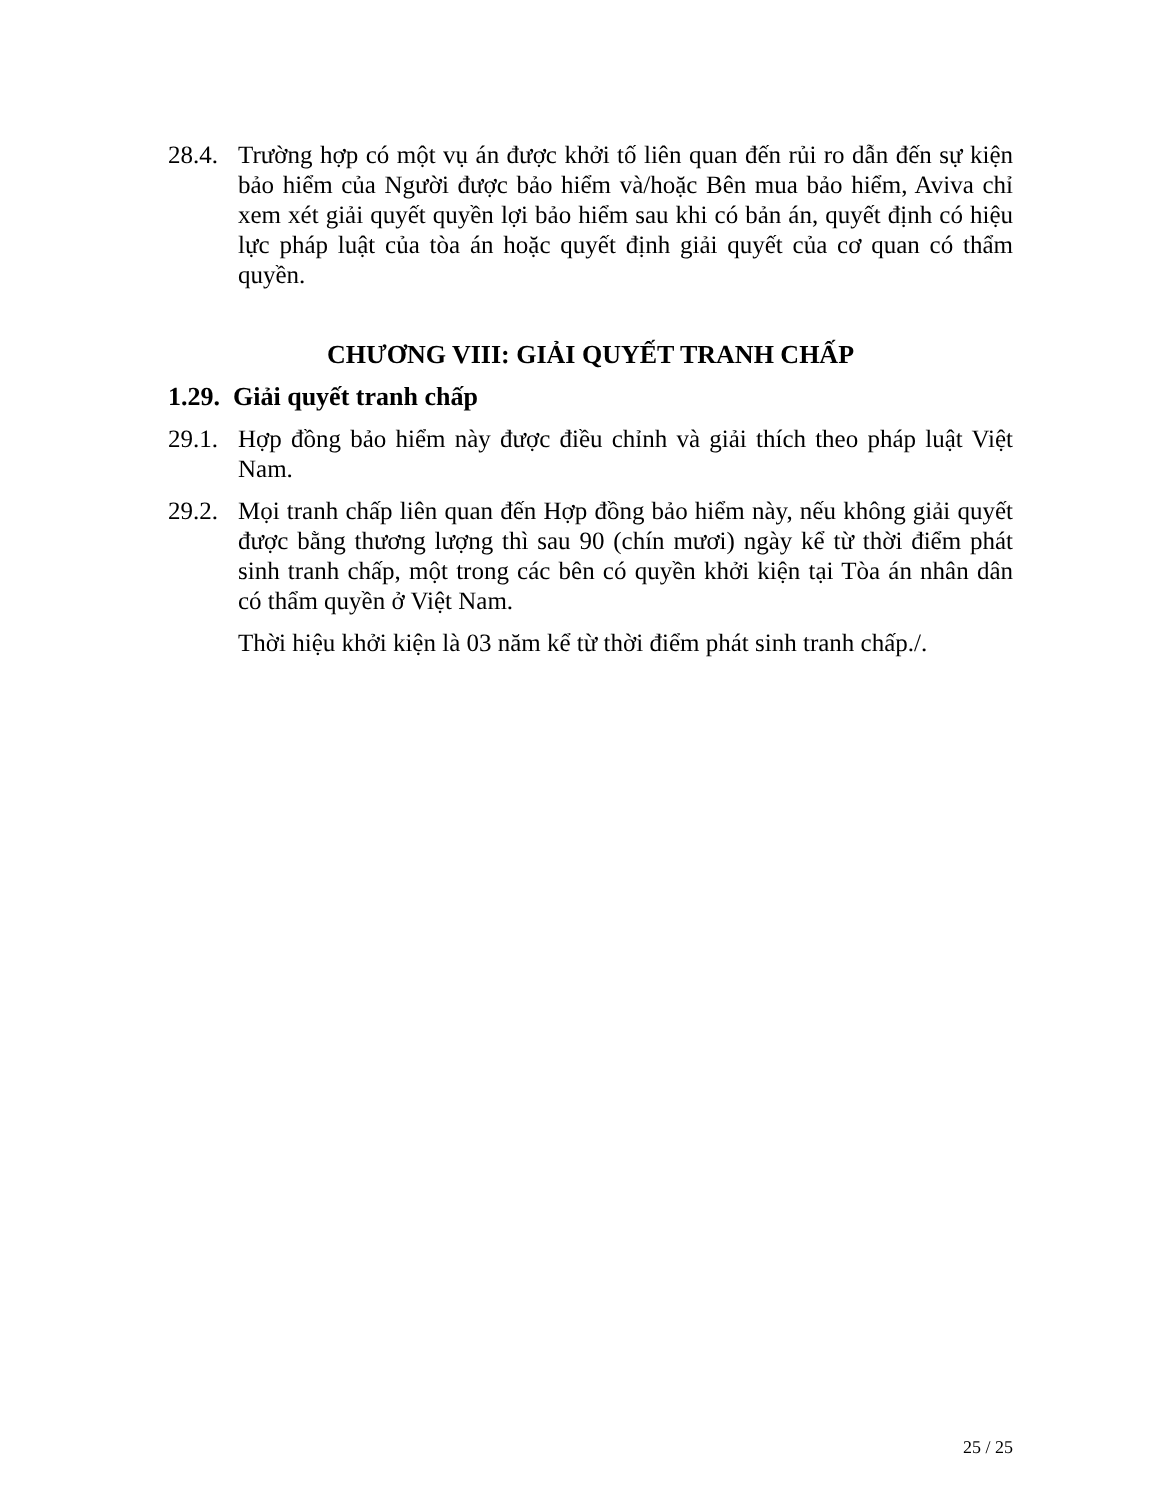28.4.
Trường hợp có một vụ án được khởi tố liên quan đến rủi ro dẫn đến sự kiện bảo hiểm của Người được bảo hiểm và/hoặc Bên mua bảo hiểm, Aviva chỉ xem xét giải quyết quyền lợi bảo hiểm sau khi có bản án, quyết định có hiệu lực pháp luật của tòa án hoặc quyết định giải quyết của cơ quan có thẩm quyền.
CHƯƠNG VIII: GIẢI QUYẾT TRANH CHẤP
1.29. Giải quyết tranh chấp
29.1.
Hợp đồng bảo hiểm này được điều chỉnh và giải thích theo pháp luật Việt Nam.
29.2.
Mọi tranh chấp liên quan đến Hợp đồng bảo hiểm này, nếu không giải quyết được bằng thương lượng thì sau 90 (chín mươi) ngày kể từ thời điểm phát sinh tranh chấp, một trong các bên có quyền khởi kiện tại Tòa án nhân dân có thẩm quyền ở Việt Nam.
Thời hiệu khởi kiện là 03 năm kể từ thời điểm phát sinh tranh chấp./.
25 / 25